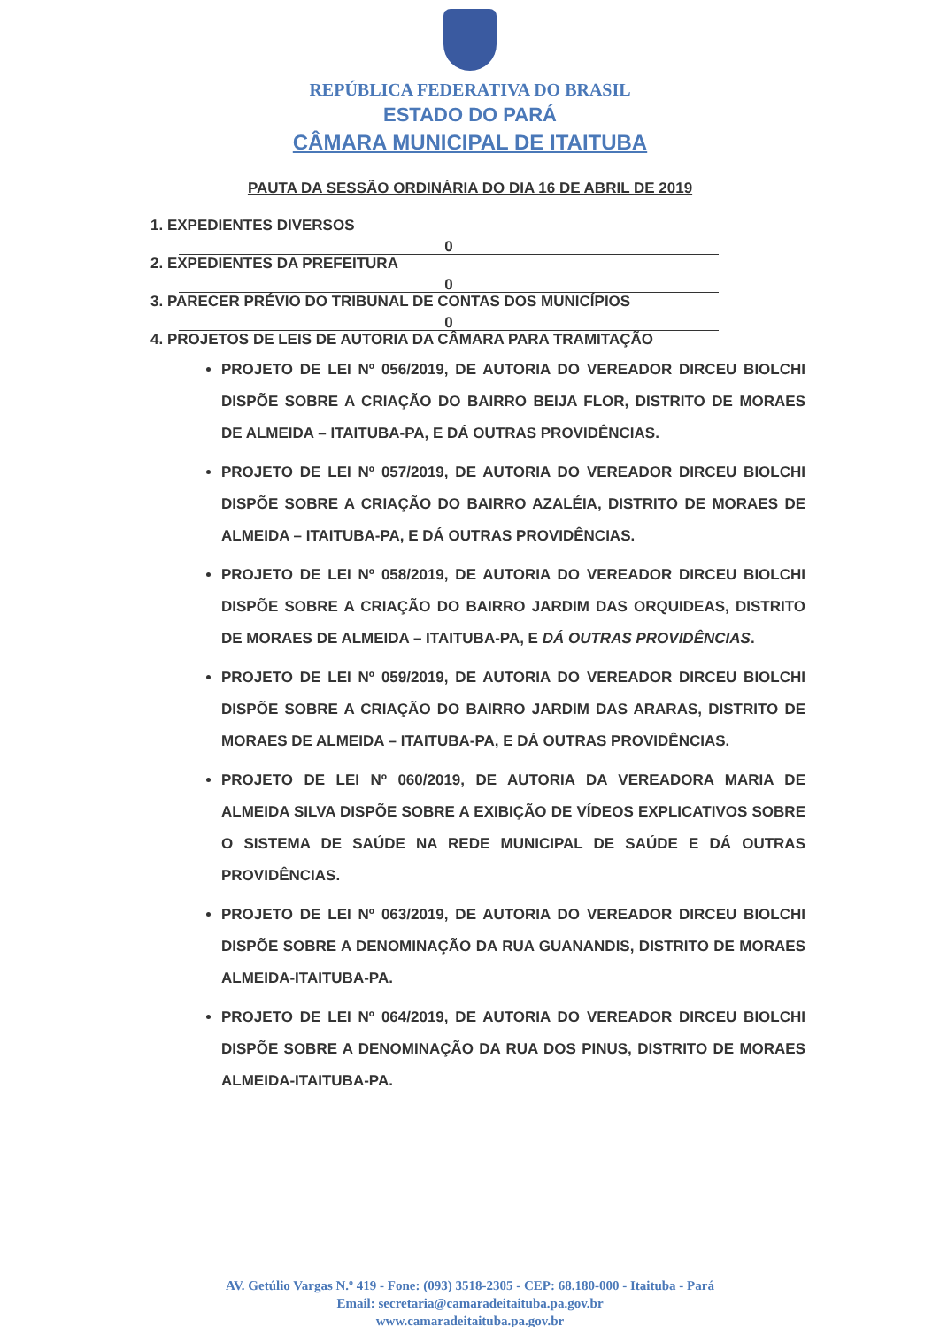REPÚBLICA FEDERATIVA DO BRASIL
ESTADO DO PARÁ
CÂMARA MUNICIPAL DE ITAITUBA
PAUTA DA SESSÃO ORDINÁRIA DO DIA 16 DE ABRIL DE 2019
1. EXPEDIENTES DIVERSOS
0
2. EXPEDIENTES DA PREFEITURA
0
3. PARECER PRÉVIO DO TRIBUNAL DE CONTAS DOS MUNICÍPIOS
0
4. PROJETOS DE LEIS DE AUTORIA DA CÂMARA PARA TRAMITAÇÃO
PROJETO DE LEI Nº 056/2019, DE AUTORIA DO VEREADOR DIRCEU BIOLCHI DISPÕE SOBRE A CRIAÇÃO DO BAIRRO BEIJA FLOR, DISTRITO DE MORAES DE ALMEIDA – ITAITUBA-PA, E DÁ OUTRAS PROVIDÊNCIAS.
PROJETO DE LEI Nº 057/2019, DE AUTORIA DO VEREADOR DIRCEU BIOLCHI DISPÕE SOBRE A CRIAÇÃO DO BAIRRO AZALÉIA, DISTRITO DE MORAES DE ALMEIDA – ITAITUBA-PA, E DÁ OUTRAS PROVIDÊNCIAS.
PROJETO DE LEI Nº 058/2019, DE AUTORIA DO VEREADOR DIRCEU BIOLCHI DISPÕE SOBRE A CRIAÇÃO DO BAIRRO JARDIM DAS ORQUIDEAS, DISTRITO DE MORAES DE ALMEIDA – ITAITUBA-PA, E DÁ OUTRAS PROVIDÊNCIAS.
PROJETO DE LEI Nº 059/2019, DE AUTORIA DO VEREADOR DIRCEU BIOLCHI DISPÕE SOBRE A CRIAÇÃO DO BAIRRO JARDIM DAS ARARAS, DISTRITO DE MORAES DE ALMEIDA – ITAITUBA-PA, E DÁ OUTRAS PROVIDÊNCIAS.
PROJETO DE LEI Nº 060/2019, DE AUTORIA DA VEREADORA MARIA DE ALMEIDA SILVA DISPÕE SOBRE A EXIBIÇÃO DE VÍDEOS EXPLICATIVOS SOBRE O SISTEMA DE SAÚDE NA REDE MUNICIPAL DE SAÚDE E DÁ OUTRAS PROVIDÊNCIAS.
PROJETO DE LEI Nº 063/2019, DE AUTORIA DO VEREADOR DIRCEU BIOLCHI DISPÕE SOBRE A DENOMINAÇÃO DA RUA GUANANDIS, DISTRITO DE MORAES ALMEIDA-ITAITUBA-PA.
PROJETO DE LEI Nº 064/2019, DE AUTORIA DO VEREADOR DIRCEU BIOLCHI DISPÕE SOBRE A DENOMINAÇÃO DA RUA DOS PINUS, DISTRITO DE MORAES ALMEIDA-ITAITUBA-PA.
AV. Getúlio Vargas N.º 419 - Fone: (093) 3518-2305 - CEP: 68.180-000 - Itaituba - Pará
Email: secretaria@camaradeitaituba.pa.gov.br
www.camaradeitaituba.pa.gov.br